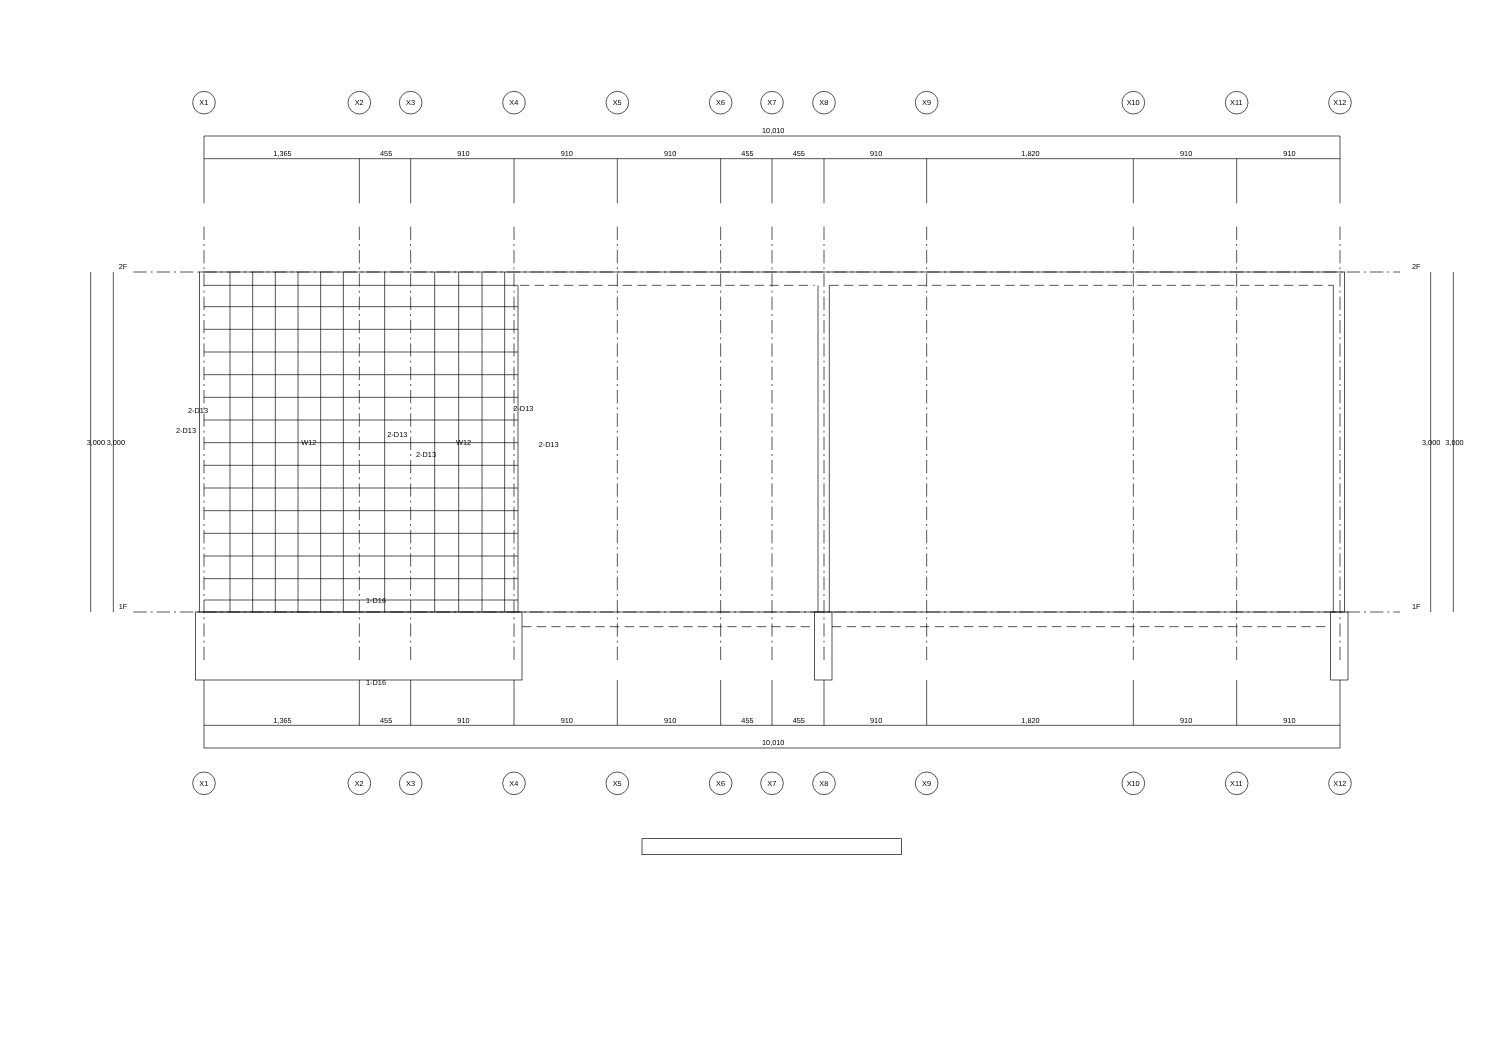X1
X2
X3
X4
X5
X6
X7
X8
X9
X10
X11
X12
10,010
1,365
455
910
910
910
455
455
910
1,820
910
910
2F
2F
2-D13
2-D13
2-D13
2-D13
2-D13
2-D13
3,000
3,000
W12
W12
3,000
3,000
1F
1F
1-D16
1-D16
1,365
455
910
910
910
455
455
910
1,820
910
910
10,010
X1
X2
X3
X4
X5
X6
X7
X8
X9
X10
X11
X12